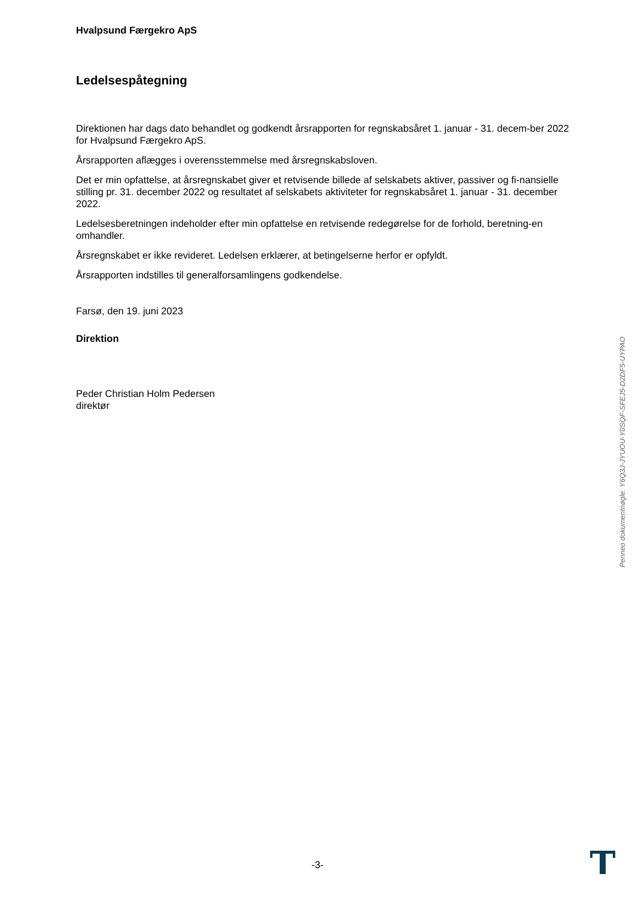Hvalpsund Færgekro ApS
Ledelsespåtegning
Direktionen har dags dato behandlet og godkendt årsrapporten for regnskabsåret 1. januar - 31. decem-ber 2022 for Hvalpsund Færgekro ApS.
Årsrapporten aflægges i overensstemmelse med årsregnskabsloven.
Det er min opfattelse, at årsregnskabet giver et retvisende billede af selskabets aktiver, passiver og fi-nansielle stilling pr. 31. december 2022 og resultatet af selskabets aktiviteter for regnskabsåret 1. januar - 31. december 2022.
Ledelsesberetningen indeholder efter min opfattelse en retvisende redegørelse for de forhold, beretning-en omhandler.
Årsregnskabet er ikke revideret. Ledelsen erklærer, at betingelserne herfor er opfyldt.
Årsrapporten indstilles til generalforsamlingens godkendelse.
Farsø, den 19. juni 2023
Direktion
Peder Christian Holm Pedersen
direktør
Penneo dokumentnøgle: Y6Q3J-JYUOU-Y0SQF-SFEJ5-D2DF5-UYPAO
-3-